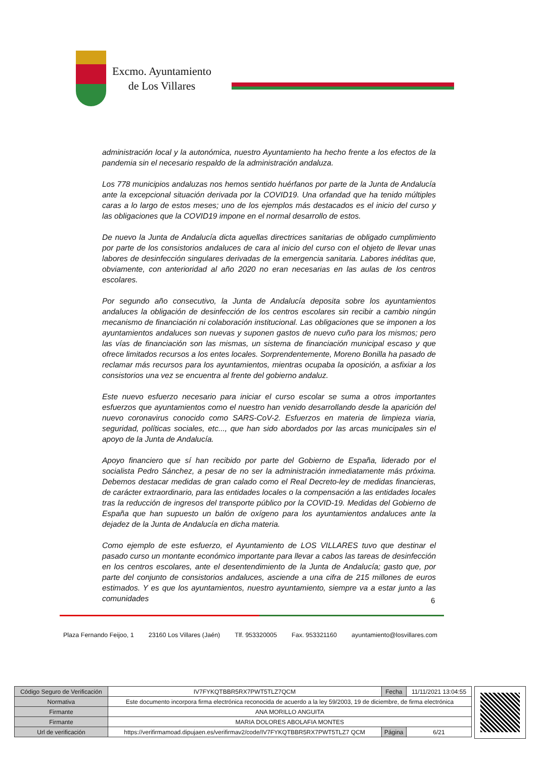Excmo. Ayuntamiento
de Los Villares
administración local y la autonómica, nuestro Ayuntamiento ha hecho frente a los efectos de la pandemia sin el necesario respaldo de la administración andaluza.
Los 778 municipios andaluzas nos hemos sentido huérfanos por parte de la Junta de Andalucía ante la excepcional situación derivada por la COVID19. Una orfandad que ha tenido múltiples caras a lo largo de estos meses; uno de los ejemplos más destacados es el inicio del curso y las obligaciones que la COVID19 impone en el normal desarrollo de estos.
De nuevo la Junta de Andalucía dicta aquellas directrices sanitarias de obligado cumplimiento por parte de los consistorios andaluces de cara al inicio del curso con el objeto de llevar unas labores de desinfección singulares derivadas de la emergencia sanitaria. Labores inéditas que, obviamente, con anterioridad al año 2020 no eran necesarias en las aulas de los centros escolares.
Por segundo año consecutivo, la Junta de Andalucía deposita sobre los ayuntamientos andaluces la obligación de desinfección de los centros escolares sin recibir a cambio ningún mecanismo de financiación ni colaboración institucional. Las obligaciones que se imponen a los ayuntamientos andaluces son nuevas y suponen gastos de nuevo cuño para los mismos; pero las vías de financiación son las mismas, un sistema de financiación municipal escaso y que ofrece limitados recursos a los entes locales. Sorprendentemente, Moreno Bonilla ha pasado de reclamar más recursos para los ayuntamientos, mientras ocupaba la oposición, a asfixiar a los consistorios una vez se encuentra al frente del gobierno andaluz.
Este nuevo esfuerzo necesario para iniciar el curso escolar se suma a otros importantes esfuerzos que ayuntamientos como el nuestro han venido desarrollando desde la aparición del nuevo coronavirus conocido como SARS-CoV-2. Esfuerzos en materia de limpieza viaria, seguridad, políticas sociales, etc..., que han sido abordados por las arcas municipales sin el apoyo de la Junta de Andalucía.
Apoyo financiero que sí han recibido por parte del Gobierno de España, liderado por el socialista Pedro Sánchez, a pesar de no ser la administración inmediatamente más próxima. Debemos destacar medidas de gran calado como el Real Decreto-ley de medidas financieras, de carácter extraordinario, para las entidades locales o la compensación a las entidades locales tras la reducción de ingresos del transporte público por la COVID-19. Medidas del Gobierno de España que han supuesto un balón de oxígeno para los ayuntamientos andaluces ante la dejadez de la Junta de Andalucía en dicha materia.
Como ejemplo de este esfuerzo, el Ayuntamiento de LOS VILLARES tuvo que destinar el pasado curso un montante económico importante para llevar a cabos las tareas de desinfección en los centros escolares, ante el desentendimiento de la Junta de Andalucía; gasto que, por parte del conjunto de consistorios andaluces, asciende a una cifra de 215 millones de euros estimados. Y es que los ayuntamientos, nuestro ayuntamiento, siempre va a estar junto a las comunidades
6
Plaza Fernando Feijoo, 1 23160 Los Villares (Jaén) Tlf. 953320005 Fax. 953321160 ayuntamiento@losvillares.com
| Código Seguro de Verificación | IV7FYKQTBBR5RX7PWT5TLZ7QCM | Fecha | 11/11/2021 13:04:55 |
| Normativa | Este documento incorpora firma electrónica reconocida de acuerdo a la ley 59/2003, 19 de diciembre, de firma electrónica | | |
| Firmante | ANA MORILLO ANGUITA | | |
| Firmante | MARIA DOLORES ABOLAFIA MONTES | | |
| Url de verificación | https://verifirmamoad.dipujaen.es/verifirmav2/code/IV7FYKQTBBR5RX7PWT5TLZ7 QCM | Página | 6/21 |